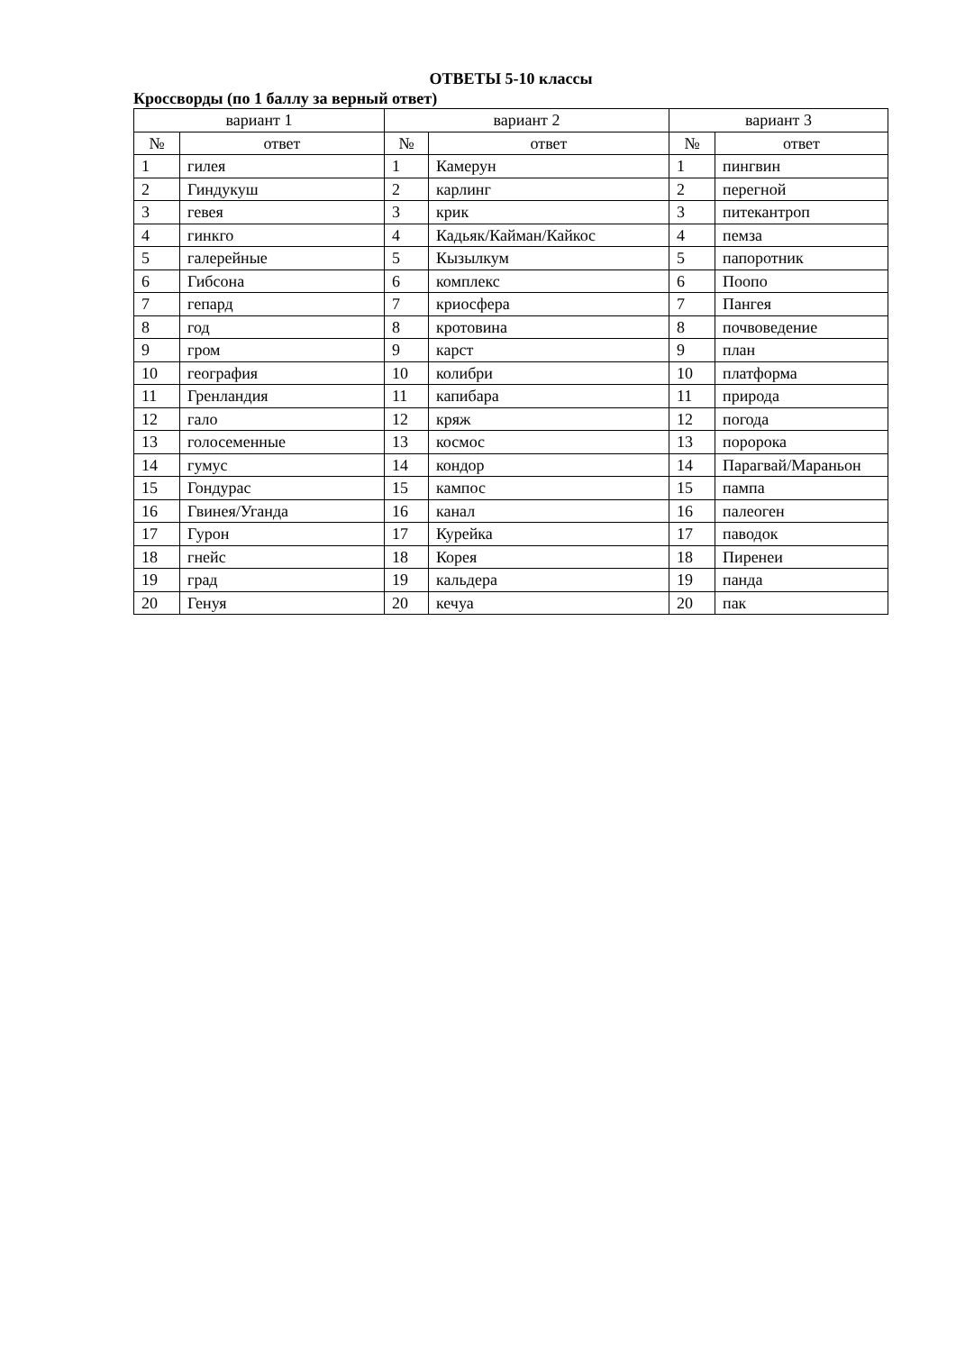ОТВЕТЫ 5-10 классы
Кроссворды (по 1 баллу за верный ответ)
| вариант 1 | | вариант 2 | | вариант 3 | |
| --- | --- | --- | --- | --- | --- |
| № | ответ | № | ответ | № | ответ |
| 1 | гилея | 1 | Камерун | 1 | пингвин |
| 2 | Гиндукуш | 2 | карлинг | 2 | перегной |
| 3 | гевея | 3 | крик | 3 | питекантроп |
| 4 | гинкго | 4 | Кадьяк/Кайман/Кайкос | 4 | пемза |
| 5 | галерейные | 5 | Кызылкум | 5 | папоротник |
| 6 | Гибсона | 6 | комплекс | 6 | Поопо |
| 7 | гепард | 7 | криосфера | 7 | Пангея |
| 8 | год | 8 | кротовина | 8 | почвоведение |
| 9 | гром | 9 | карст | 9 | план |
| 10 | география | 10 | колибри | 10 | платформа |
| 11 | Гренландия | 11 | капибара | 11 | природа |
| 12 | гало | 12 | кряж | 12 | погода |
| 13 | голосеменные | 13 | космос | 13 | поророка |
| 14 | гумус | 14 | кондор | 14 | Парагвай/Мараньон |
| 15 | Гондурас | 15 | кампос | 15 | пампа |
| 16 | Гвинея/Уганда | 16 | канал | 16 | палеоген |
| 17 | Гурон | 17 | Курейка | 17 | паводок |
| 18 | гнейс | 18 | Корея | 18 | Пиренеи |
| 19 | град | 19 | кальдера | 19 | панда |
| 20 | Генуя | 20 | кечуа | 20 | пак |